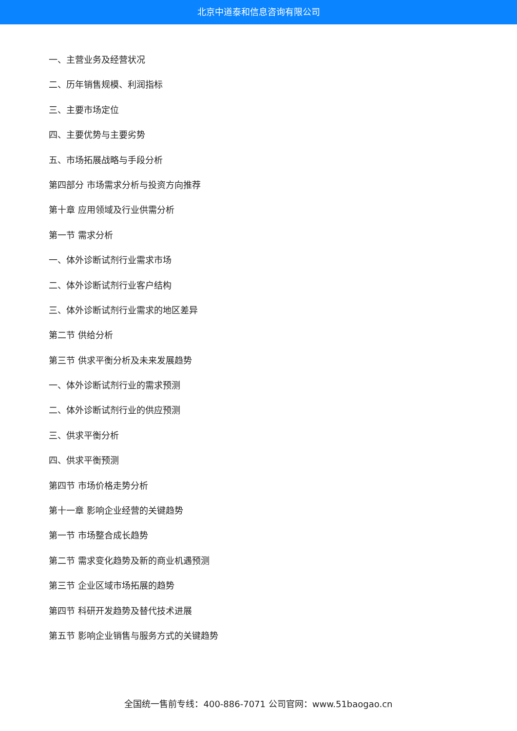北京中道泰和信息咨询有限公司
一、主营业务及经营状况
二、历年销售规模、利润指标
三、主要市场定位
四、主要优势与主要劣势
五、市场拓展战略与手段分析
第四部分 市场需求分析与投资方向推荐
第十章 应用领域及行业供需分析
第一节 需求分析
一、体外诊断试剂行业需求市场
二、体外诊断试剂行业客户结构
三、体外诊断试剂行业需求的地区差异
第二节 供给分析
第三节 供求平衡分析及未来发展趋势
一、体外诊断试剂行业的需求预测
二、体外诊断试剂行业的供应预测
三、供求平衡分析
四、供求平衡预测
第四节 市场价格走势分析
第十一章 影响企业经营的关键趋势
第一节 市场整合成长趋势
第二节 需求变化趋势及新的商业机遇预测
第三节 企业区域市场拓展的趋势
第四节 科研开发趋势及替代技术进展
第五节 影响企业销售与服务方式的关键趋势
全国统一售前专线：400-886-7071 公司官网：www.51baogao.cn